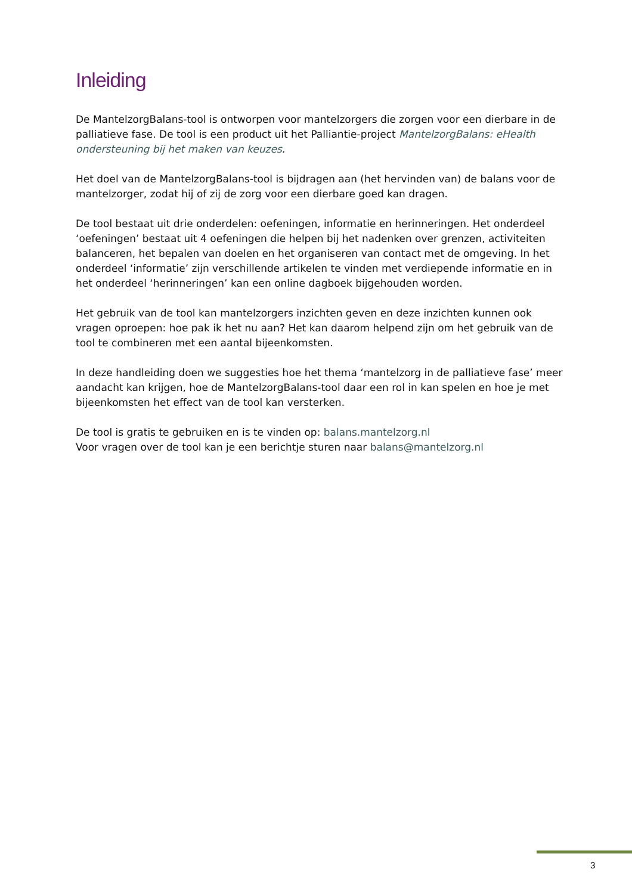Inleiding
De MantelzorgBalans-tool is ontworpen voor mantelzorgers die zorgen voor een dierbare in de palliatieve fase. De tool is een product uit het Palliantie-project MantelzorgBalans: eHealth ondersteuning bij het maken van keuzes.
Het doel van de MantelzorgBalans-tool is bijdragen aan (het hervinden van) de balans voor de mantelzorger, zodat hij of zij de zorg voor een dierbare goed kan dragen.
De tool bestaat uit drie onderdelen: oefeningen, informatie en herinneringen. Het onderdeel ‘oefeningen’ bestaat uit 4 oefeningen die helpen bij het nadenken over grenzen, activiteiten balanceren, het bepalen van doelen en het organiseren van contact met de omgeving. In het onderdeel ‘informatie’ zijn verschillende artikelen te vinden met verdiepende informatie en in het onderdeel ‘herinneringen’ kan een online dagboek bijgehouden worden.
Het gebruik van de tool kan mantelzorgers inzichten geven en deze inzichten kunnen ook vragen oproepen: hoe pak ik het nu aan? Het kan daarom helpend zijn om het gebruik van de tool te combineren met een aantal bijeenkomsten.
In deze handleiding doen we suggesties hoe het thema ‘mantelzorg in de palliatieve fase’ meer aandacht kan krijgen, hoe de MantelzorgBalans-tool daar een rol in kan spelen en hoe je met bijeenkomsten het effect van de tool kan versterken.
De tool is gratis te gebruiken en is te vinden op: balans.mantelzorg.nl
Voor vragen over de tool kan je een berichtje sturen naar balans@mantelzorg.nl
3